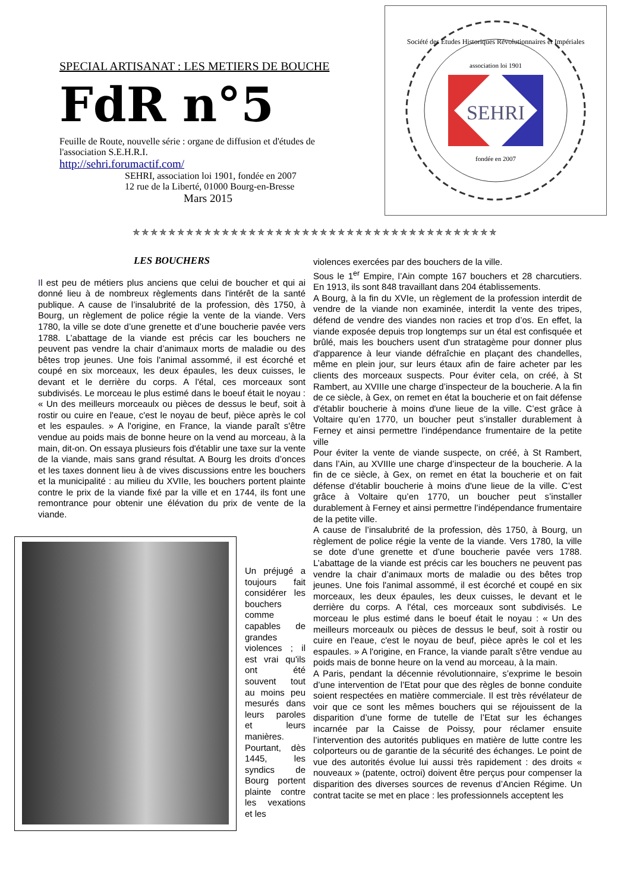SPECIAL ARTISANAT : LES METIERS DE BOUCHE
FdR n°5
Feuille de Route, nouvelle série : organe de diffusion et d'études de l'association S.E.H.R.I.
http://sehri.forumactif.com/
SEHRI, association loi 1901, fondée en 2007
12 rue de la Liberté, 01000 Bourg-en-Bresse
Mars 2015
association loi 1901
SEHRI
fondée en 2007
Société des Etudes Historiques Révolutionnaires et Impériales
✯✯✯✯✯✯✯✯✯✯✯✯✯✯✯✯✯✯✯✯✯✯✯✯✯✯✯✯✯✯✯✯✯✯✯✯✯✯✯✯✯
LES BOUCHERS
Il est peu de métiers plus anciens que celui de boucher et qui ai donné lieu à de nombreux règlements dans l'intérêt de la santé publique. A cause de l’insalubrité de la profession, dès 1750, à Bourg, un règlement de police régie la vente de la viande. Vers 1780, la ville se dote d’une grenette et d’une boucherie pavée vers 1788. L’abattage de la viande est précis car les bouchers ne peuvent pas vendre la chair d’animaux morts de maladie ou des bêtes trop jeunes. Une fois l'animal assommé, il est écorché et coupé en six morceaux, les deux épaules, les deux cuisses, le devant et le derrière du corps. A l'étal, ces morceaux sont subdivisés. Le morceau le plus estimé dans le boeuf était le noyau : « Un des meilleurs morceaulx ou pièces de dessus le beuf, soit à rostir ou cuire en l'eaue, c'est le noyau de beuf, pièce après le col et les espaules. » A l'origine, en France, la viande paraît s'être vendue au poids mais de bonne heure on la vend au morceau, à la main, dit-on. On essaya plusieurs fois d'établir une taxe sur la vente de la viande, mais sans grand résultat. A Bourg les droits d’onces et les taxes donnent lieu à de vives discussions entre les bouchers et la municipalité : au milieu du XVIIe, les bouchers portent plainte contre le prix de la viande fixé par la ville et en 1744, ils font une remontrance pour obtenir une élévation du prix de vente de la viande.
Un préjugé a toujours fait considérer les bouchers comme capables de grandes violences ; il est vrai qu'ils ont été souvent tout au moins peu mesurés dans leurs paroles et leurs manières. Pourtant, dès 1445, les syndics de Bourg portent plainte contre les vexations et les
violences exercées par des bouchers de la ville.
Sous le 1<sup>er</sup> Empire, l’Ain compte 167 bouchers et 28 charcutiers. En 1913, ils sont 848 travaillant dans 204 établissements.
A Bourg, à la fin du XVIe, un règlement de la profession interdit de vendre de la viande non examinée, interdit la vente des tripes, défend de vendre des viandes non racies et trop d’os. En effet, la viande exposée depuis trop longtemps sur un étal est confisquée et brûlé, mais les bouchers usent d'un stratagème pour donner plus d'apparence à leur viande défraîchie en plaçant des chandelles, même en plein jour, sur leurs étaux afin de faire acheter par les clients des morceaux suspects. Pour éviter cela, on créé, à St Rambert, au XVIIIe une charge d’inspecteur de la boucherie. A la fin de ce siècle, à Gex, on remet en état la boucherie et on fait défense d'établir boucherie à moins d'une lieue de la ville. C’est grâce à Voltaire qu’en 1770, un boucher peut s’installer durablement à Ferney et ainsi permettre l’indépendance frumentaire de la petite ville
Pour éviter la vente de viande suspecte, on créé, à St Rambert, dans l’Ain, au XVIIIe une charge d’inspecteur de la boucherie. A la fin de ce siècle, à Gex, on remet en état la boucherie et on fait défense d'établir boucherie à moins d'une lieue de la ville. C’est grâce à Voltaire qu’en 1770, un boucher peut s’installer durablement à Ferney et ainsi permettre l’indépendance frumentaire de la petite ville.
A cause de l’insalubrité de la profession, dès 1750, à Bourg, un règlement de police régie la vente de la viande. Vers 1780, la ville se dote d’une grenette et d’une boucherie pavée vers 1788. L’abattage de la viande est précis car les bouchers ne peuvent pas vendre la chair d’animaux morts de maladie ou des bêtes trop jeunes. Une fois l'animal assommé, il est écorché et coupé en six morceaux, les deux épaules, les deux cuisses, le devant et le derrière du corps. A l'étal, ces morceaux sont subdivisés. Le morceau le plus estimé dans le boeuf était le noyau : « Un des meilleurs morceaulx ou pièces de dessus le beuf, soit à rostir ou cuire en l'eaue, c'est le noyau de beuf, pièce après le col et les espaules. » A l'origine, en France, la viande paraît s'être vendue au poids mais de bonne heure on la vend au morceau, à la main.
A Paris, pendant la décennie révolutionnaire, s’exprime le besoin d’une intervention de l’Etat pour que des règles de bonne conduite soient respectées en matière commerciale. Il est très révélateur de voir que ce sont les mêmes bouchers qui se réjouissent de la disparition d’une forme de tutelle de l’Etat sur les échanges incarnée par la Caisse de Poissy, pour réclamer ensuite l’intervention des autorités publiques en matière de lutte contre les colporteurs ou de garantie de la sécurité des échanges. Le point de vue des autorités évolue lui aussi très rapidement : des droits « nouveaux » (patente, octroi) doivent être perçus pour compenser la disparition des diverses sources de revenus d’Ancien Régime. Un contrat tacite se met en place : les professionnels acceptent les